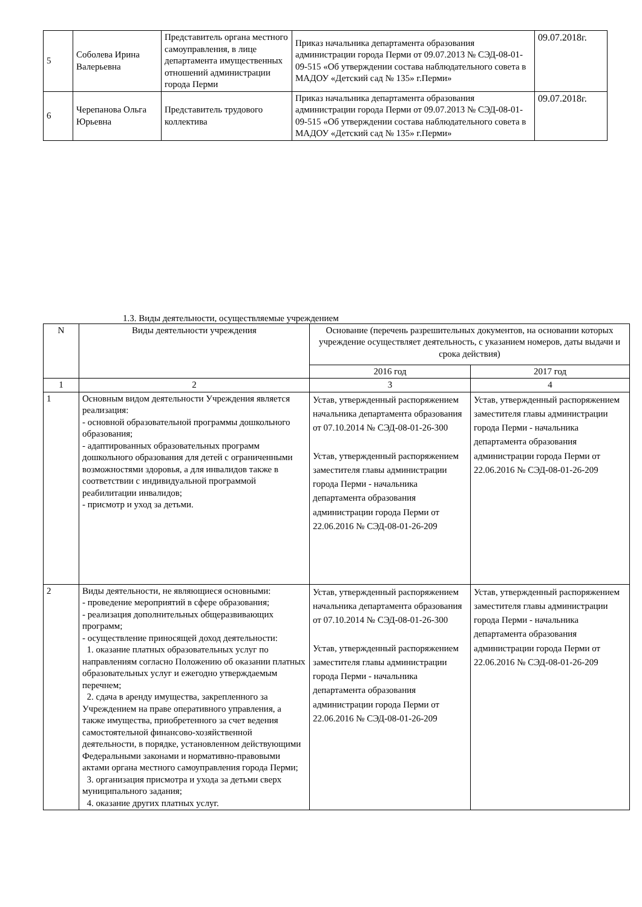| 5 | Соболева Ирина Валерьевна | Представитель органа местного самоуправления, в лице департамента имущественных отношений администрации города Перми | Приказ начальника департамента образования администрации города Перми от 09.07.2013 № СЭД-08-01-09-515 «Об утверждении состава наблюдательного совета в МАДОУ «Детский сад № 135» г.Перми» | 09.07.2018г. |
| 6 | Черепанова Ольга Юрьевна | Представитель трудового коллектива | Приказ начальника департамента образования администрации города Перми от 09.07.2013 № СЭД-08-01-09-515 «Об утверждении состава наблюдательного совета в МАДОУ «Детский сад № 135» г.Перми» | 09.07.2018г. |
1.3. Виды деятельности, осуществляемые учреждением
| N | Виды деятельности учреждения | Основание (перечень разрешительных документов, на основании которых учреждение осуществляет деятельность, с указанием номеров, даты выдачи и срока действия) | |
| --- | --- | --- | --- |
| | | 2016 год | 2017 год |
| 1 | 2 | 3 | 4 |
| 1 | Основным видом деятельности Учреждения является реализация: - основной образовательной программы дошкольного образования; - адаптированных образовательных программ дошкольного образования для детей с ограниченными возможностями здоровья, а для инвалидов также в соответствии с индивидуальной программой реабилитации инвалидов; - присмотр и уход за детьми. | Устав, утвержденный распоряжением начальника департамента образования от 07.10.2014 № СЭД-08-01-26-300 Устав, утвержденный распоряжением заместителя главы администрации города Перми - начальника департамента образования администрации города Перми от 22.06.2016 № СЭД-08-01-26-209 | Устав, утвержденный распоряжением заместителя главы администрации города Перми - начальника департамента образования администрации города Перми от 22.06.2016 № СЭД-08-01-26-209 |
| 2 | Виды деятельности, не являющиеся основными: - проведение мероприятий в сфере образования; - реализация дополнительных общеразвивающих программ; - осуществление приносящей доход деятельности: 1. оказание платных образовательных услуг по направлениям согласно Положению об оказании платных образовательных услуг и ежегодно утверждаемым перечнем; 2. сдача в аренду имущества, закрепленного за Учреждением на праве оперативного управления, а также имущества, приобретенного за счет ведения самостоятельной финансово-хозяйственной деятельности, в порядке, установленном действующими Федеральными законами и нормативно-правовыми актами органа местного самоуправления города Перми; 3. организация присмотра и ухода за детьми сверх муниципального задания; 4. оказание других платных услуг. | Устав, утвержденный распоряжением начальника департамента образования от 07.10.2014 № СЭД-08-01-26-300 Устав, утвержденный распоряжением заместителя главы администрации города Перми - начальника департамента образования администрации города Перми от 22.06.2016 № СЭД-08-01-26-209 | Устав, утвержденный распоряжением заместителя главы администрации города Перми - начальника департамента образования администрации города Перми от 22.06.2016 № СЭД-08-01-26-209 |